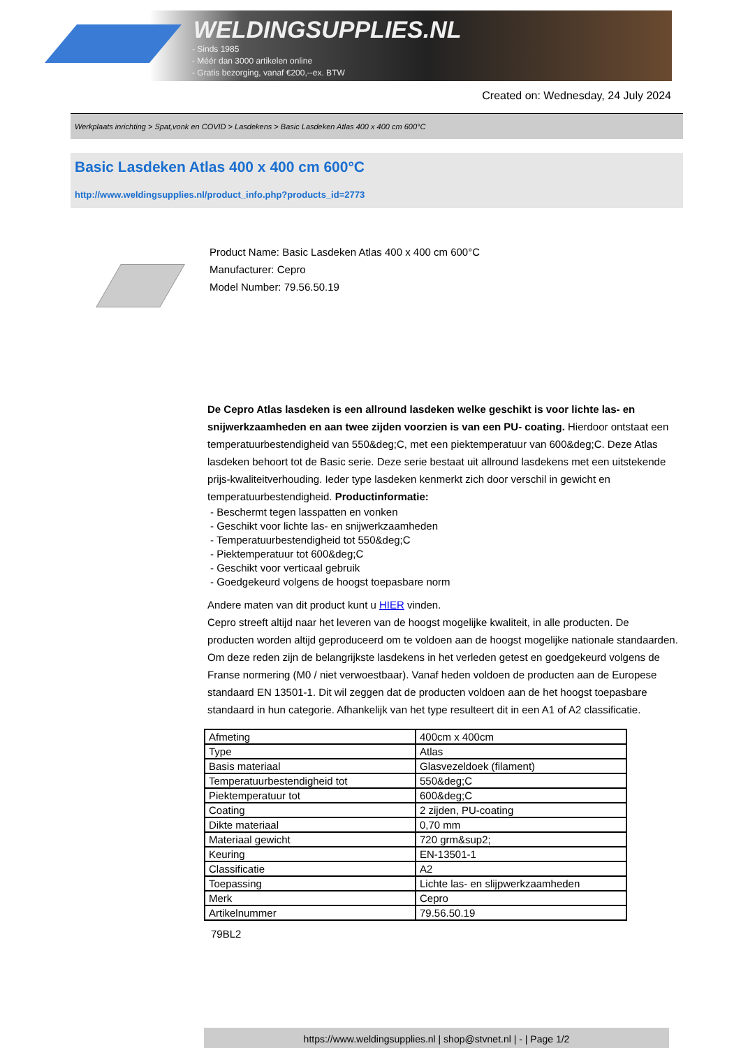WELDINGSUPPLIES.NL
- Sinds 1985
- Méér dan 3000 artikelen online
- Gratis bezorging, vanaf €200,--ex. BTW
Created on: Wednesday, 24 July 2024
Werkplaats inrichting > Spat,vonk en COVID > Lasdekens > Basic Lasdeken Atlas 400 x 400 cm 600°C
Basic Lasdeken Atlas 400 x 400 cm 600°C
http://www.weldingsupplies.nl/product_info.php?products_id=2773
Product Name: Basic Lasdeken Atlas 400 x 400 cm 600°C
Manufacturer: Cepro
Model Number: 79.56.50.19
De Cepro Atlas lasdeken is een allround lasdeken welke geschikt is voor lichte las- en snijwerkzaamheden en aan twee zijden voorzien is van een PU- coating. Hierdoor ontstaat een temperatuurbestendigheid van 550&deg;C, met een piektemperatuur van 600&deg;C. Deze Atlas lasdeken behoort tot de Basic serie. Deze serie bestaat uit allround lasdekens met een uitstekende prijs-kwaliteitverhouding. Ieder type lasdeken kenmerkt zich door verschil in gewicht en temperatuurbestendigheid. Productinformatie:
- Beschermt tegen lasspatten en vonken
- Geschikt voor lichte las- en snijwerkzaamheden
- Temperatuurbestendigheid tot 550&deg;C
- Piektemperatuur tot 600&deg;C
- Geschikt voor verticaal gebruik
- Goedgekeurd volgens de hoogst toepasbare norm
Andere maten van dit product kunt u HIER vinden.
Cepro streeft altijd naar het leveren van de hoogst mogelijke kwaliteit, in alle producten. De producten worden altijd geproduceerd om te voldoen aan de hoogst mogelijke nationale standaarden. Om deze reden zijn de belangrijkste lasdekens in het verleden getest en goedgekeurd volgens de Franse normering (M0 / niet verwoestbaar). Vanaf heden voldoen de producten aan de Europese standaard EN 13501-1. Dit wil zeggen dat de producten voldoen aan de het hoogst toepasbare standaard in hun categorie. Afhankelijk van het type resulteert dit in een A1 of A2 classificatie.
| Afmeting | 400cm x 400cm |
| Type | Atlas |
| Basis materiaal | Glasvezeldoek (filament) |
| Temperatuurbestendigheid tot | 550&deg;C |
| Piektemperatuur tot | 600&deg;C |
| Coating | 2 zijden, PU-coating |
| Dikte materiaal | 0,70 mm |
| Materiaal gewicht | 720 grm&sup2; |
| Keuring | EN-13501-1 |
| Classificatie | A2 |
| Toepassing | Lichte las- en slijpwerkzaamheden |
| Merk | Cepro |
| Artikelnummer | 79.56.50.19 |
79BL2
https://www.weldingsupplies.nl | shop@stvnet.nl | - | Page 1/2